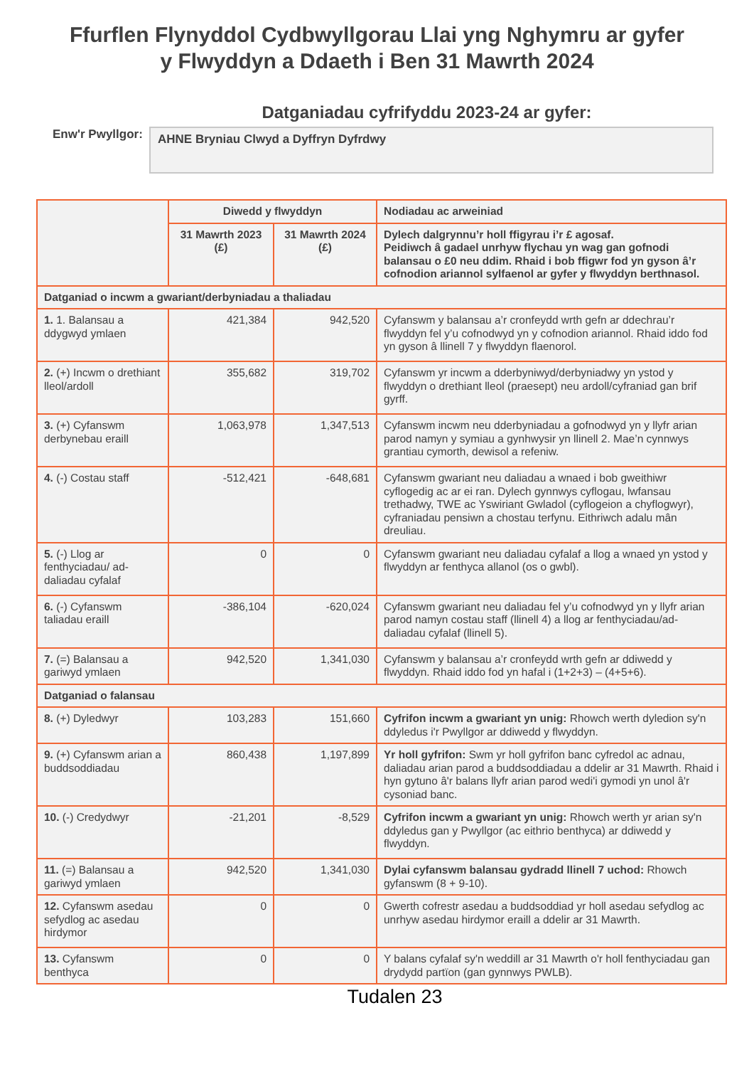Ffurflen Flynyddol Cydbwyllgorau Llai yng Nghymru ar gyfer
y Flwyddyn a Ddaeth i Ben 31 Mawrth 2024
Datganiadau cyfrifyddu 2023-24 ar gyfer:
Enw'r Pwyllgor:
AHNE Bryniau Clwyd a Dyffryn Dyfrdwy
| | Diwedd y flwyddyn | | Nodiadau ac arweiniad |
| | 31 Mawrth 2023 (£) | 31 Mawrth 2024 (£) | Dylech dalgrynnu’r holl ffigyrau i’r £ agosaf. Peidiwch â gadael unrhyw flychau yn wag gan gofnodi balansau o £0 neu ddim. Rhaid i bob ffigwr fod yn gyson â’r cofnodion ariannol sylfaenol ar gyfer y flwyddyn berthnasol. |
| Datganiad o incwm a gwariant/derbyniadau a thaliadau | | | |
| 1. 1. Balansau a ddygwyd ymlaen | 421,384 | 942,520 | Cyfanswm y balansau a’r cronfeydd wrth gefn ar ddechrau’r flwyddyn fel y’u cofnodwyd yn y cofnodion ariannol. Rhaid iddo fod yn gyson â llinell 7 y flwyddyn flaenorol. |
| 2. (+) Incwm o drethiant lleol/ardoll | 355,682 | 319,702 | Cyfanswm yr incwm a dderbyniwyd/derbyniadwy yn ystod y flwyddyn o drethiant lleol (praesept) neu ardoll/cyfraniad gan brif gyrff. |
| 3. (+) Cyfanswm derbynebau eraill | 1,063,978 | 1,347,513 | Cyfanswm incwm neu dderbyniadau a gofnodwyd yn y llyfr arian parod namyn y symiau a gynhwysir yn llinell 2. Mae’n cynnwys grantiau cymorth, dewisol a refeniw. |
| 4. (-) Costau staff | -512,421 | -648,681 | Cyfanswm gwariant neu daliadau a wnaed i bob gweithiwr cyflogedig ac ar ei ran. Dylech gynnwys cyflogau, lwfansau trethadwy, TWE ac Yswiriant Gwladol (cyflogeion a chyflogwyr), cyfraniadau pensiwn a chostau terfynu. Eithriwch adalu mân dreuliau. |
| 5. (-) Llog ar fenthyciadau/ ad-daliadau cyfalaf | 0 | 0 | Cyfanswm gwariant neu daliadau cyfalaf a llog a wnaed yn ystod y flwyddyn ar fenthyca allanol (os o gwbl). |
| 6. (-) Cyfanswm taliadau eraill | -386,104 | -620,024 | Cyfanswm gwariant neu daliadau fel y’u cofnodwyd yn y llyfr arian parod namyn costau staff (llinell 4) a llog ar fenthyciadau/ad-daliadau cyfalaf (llinell 5). |
| 7. (=) Balansau a gariwyd ymlaen | 942,520 | 1,341,030 | Cyfanswm y balansau a’r cronfeydd wrth gefn ar ddiwedd y flwyddyn. Rhaid iddo fod yn hafal i (1+2+3) – (4+5+6). |
| Datganiad o falansau | | | |
| 8. (+) Dyledwyr | 103,283 | 151,660 | Cyfrifon incwm a gwariant yn unig: Rhowch werth dyledion sy'n ddyledus i'r Pwyllgor ar ddiwedd y flwyddyn. |
| 9. (+) Cyfanswm arian a buddsoddiadau | 860,438 | 1,197,899 | Yr holl gyfrifon: Swm yr holl gyfrifon banc cyfredol ac adnau, daliadau arian parod a buddsoddiadau a ddelir ar 31 Mawrth. Rhaid i hyn gytuno â'r balans llyfr arian parod wedi'i gymodi yn unol â'r cysoniad banc. |
| 10. (-) Credydwyr | -21,201 | -8,529 | Cyfrifon incwm a gwariant yn unig: Rhowch werth yr arian sy'n ddyledus gan y Pwyllgor (ac eithrio benthyca) ar ddiwedd y flwyddyn. |
| 11. (=) Balansau a gariwyd ymlaen | 942,520 | 1,341,030 | Dylai cyfanswm balansau gydradd llinell 7 uchod: Rhowch gyfanswm (8 + 9-10). |
| 12. Cyfanswm asedau sefydlog ac asedau hirdymor | 0 | 0 | Gwerth cofrestr asedau a buddsoddiad yr holl asedau sefydlog ac unrhyw asedau hirdymor eraill a ddelir ar 31 Mawrth. |
| 13. Cyfanswm benthyca | 0 | 0 | Y balans cyfalaf sy'n weddill ar 31 Mawrth o'r holl fenthyciadau gan drydydd partïon (gan gynnwys PWLB). |
Tudalen 23